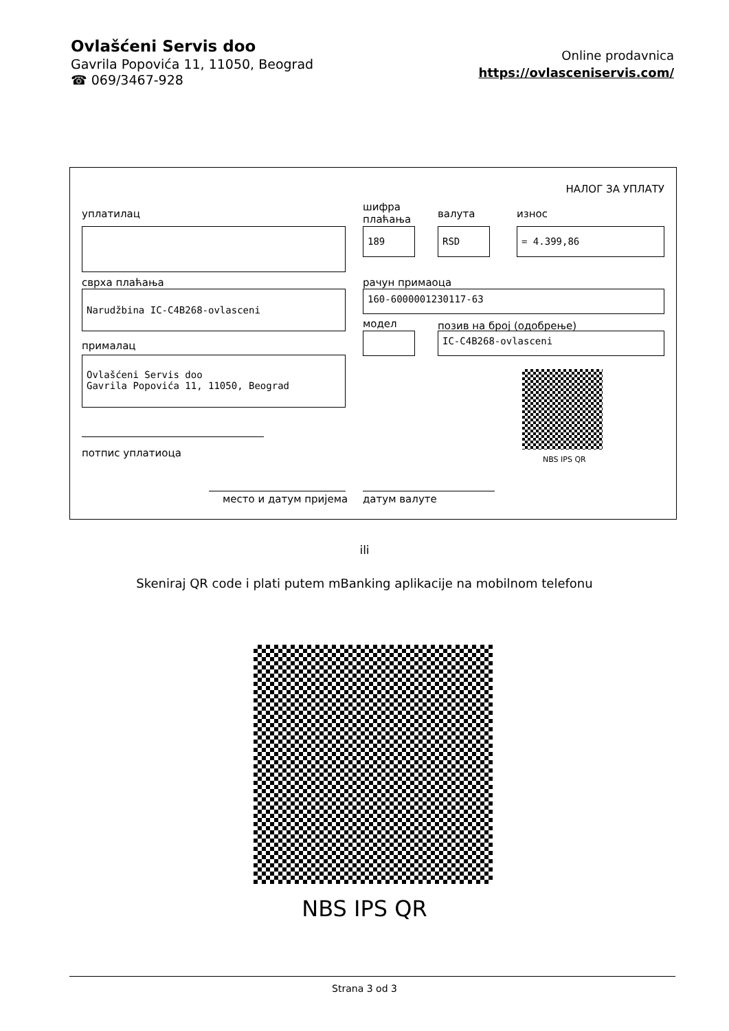Ovlašćeni Servis doo
Gavrila Popovića 11, 11050, Beograd
☎ 069/3467-928
Online prodavnica
https://ovlasceniservis.com/
НАЛОГ ЗА УПЛАТУ
уплатилац
шифра
плаћања
валута износ
189 RSD = 4.399,86
сврха плаћања рачун примаоца
Narudžbina IC-C4B268-ovlasceni 160-6000001230117-63
модел позив на број (одобрење)
IC-C4B268-ovlasceni
прималац
Ovlašćeni Servis doo
Gavrila Popovića 11, 11050, Beograd
NBS IPS QR
потпис уплатиоца
место и датум пријема датум валуте
ili
Skeniraj QR code i plati putem mBanking aplikacije na mobilnom telefonu
NBS IPS QR
Strana 3 od 3